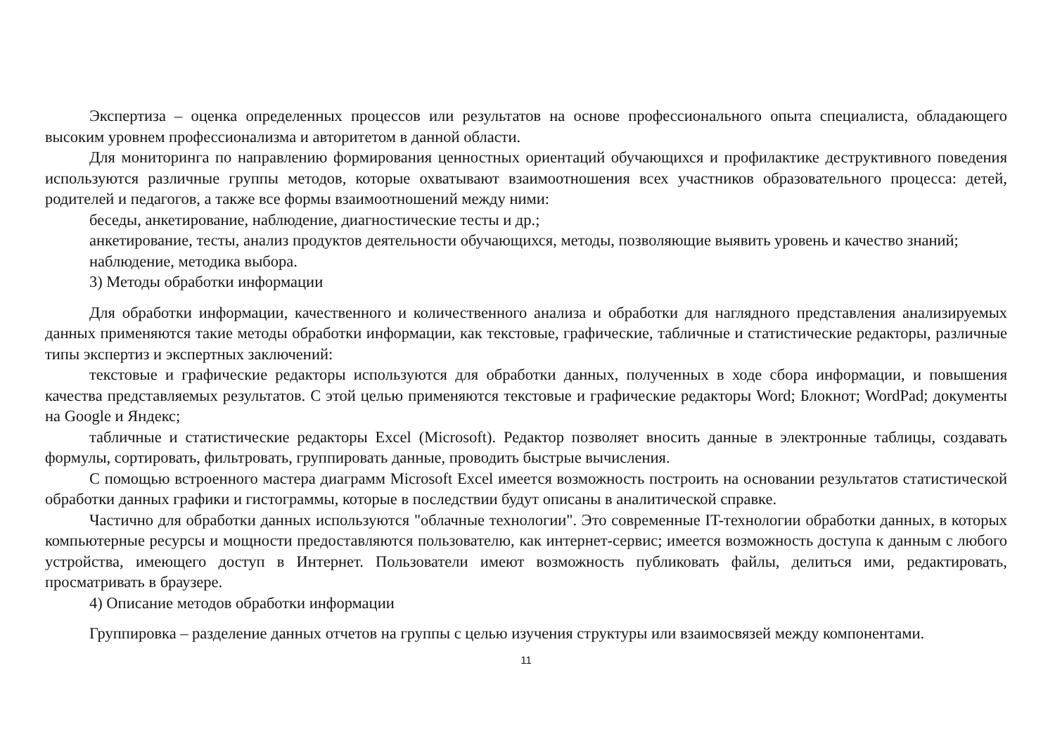Экспертиза – оценка определенных процессов или результатов на основе профессионального опыта специалиста, обладающего высоким уровнем профессионализма и авторитетом в данной области.
Для мониторинга по направлению формирования ценностных ориентаций обучающихся и профилактике деструктивного поведения используются различные группы методов, которые охватывают взаимоотношения всех участников образовательного процесса: детей, родителей и педагогов, а также все формы взаимоотношений между ними:
беседы, анкетирование, наблюдение, диагностические тесты и др.;
анкетирование, тесты, анализ продуктов деятельности обучающихся, методы, позволяющие выявить уровень и качество знаний;
наблюдение, методика выбора.
3) Методы обработки информации
Для обработки информации, качественного и количественного анализа и обработки для наглядного представления анализируемых данных применяются такие методы обработки информации, как текстовые, графические, табличные и статистические редакторы, различные типы экспертиз и экспертных заключений:
текстовые и графические редакторы используются для обработки данных, полученных в ходе сбора информации, и повышения качества представляемых результатов. С этой целью применяются текстовые и графические редакторы Word; Блокнот; WordPad; документы на Google и Яндекс;
табличные и статистические редакторы Excel (Microsoft). Редактор позволяет вносить данные в электронные таблицы, создавать формулы, сортировать, фильтровать, группировать данные, проводить быстрые вычисления.
С помощью встроенного мастера диаграмм Microsoft Excel имеется возможность построить на основании результатов статистической обработки данных графики и гистограммы, которые в последствии будут описаны в аналитической справке.
Частично для обработки данных используются "облачные технологии". Это современные IT-технологии обработки данных, в которых компьютерные ресурсы и мощности предоставляются пользователю, как интернет-сервис; имеется возможность доступа к данным с любого устройства, имеющего доступ в Интернет. Пользователи имеют возможность публиковать файлы, делиться ими, редактировать, просматривать в браузере.
4) Описание методов обработки информации
Группировка – разделение данных отчетов на группы с целью изучения структуры или взаимосвязей между компонентами.
11